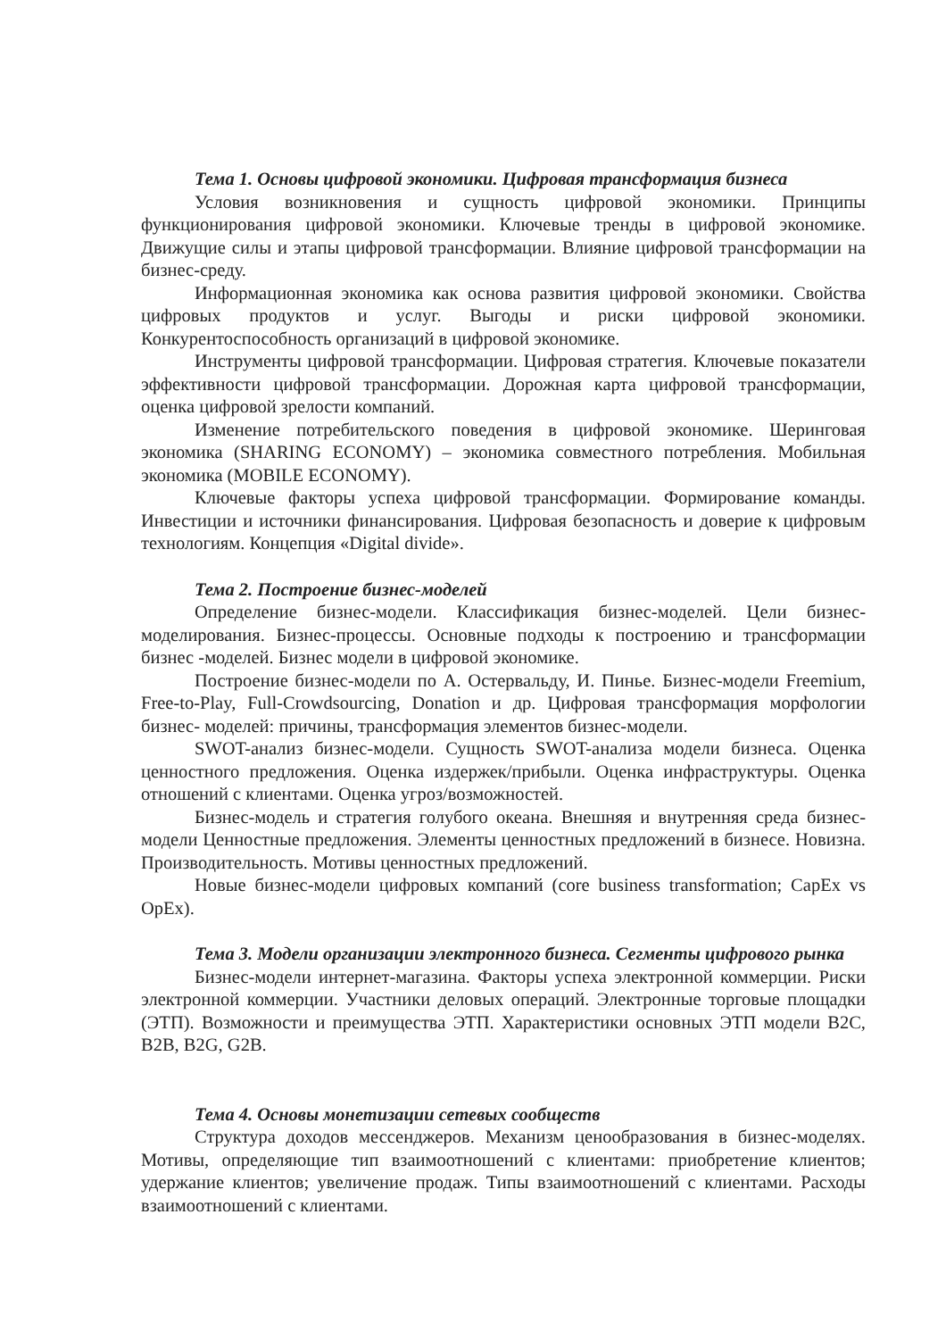Тема 1. Основы цифровой экономики. Цифровая трансформация бизнеса
Условия возникновения и сущность цифровой экономики. Принципы функционирования цифровой экономики. Ключевые тренды в цифровой экономике. Движущие силы и этапы цифровой трансформации. Влияние цифровой трансформации на бизнес-среду.
Информационная экономика как основа развития цифровой экономики. Свойства цифровых продуктов и услуг. Выгоды и риски цифровой экономики. Конкурентоспособность организаций в цифровой экономике.
Инструменты цифровой трансформации. Цифровая стратегия. Ключевые показатели эффективности цифровой трансформации. Дорожная карта цифровой трансформации, оценка цифровой зрелости компаний.
Изменение потребительского поведения в цифровой экономике. Шеринговая экономика (SHARING ECONOMY) – экономика совместного потребления. Мобильная экономика (MOBILE ECONOMY).
Ключевые факторы успеха цифровой трансформации. Формирование команды. Инвестиции и источники финансирования. Цифровая безопасность и доверие к цифровым технологиям. Концепция «Digital divide».
Тема 2. Построение бизнес-моделей
Определение бизнес-модели. Классификация бизнес-моделей. Цели бизнес-моделирования. Бизнес-процессы. Основные подходы к построению и трансформации бизнес -моделей. Бизнес модели в цифровой экономике.
Построение бизнес-модели по А. Остервальду, И. Пинье. Бизнес-модели Freemium, Free-to-Play, Full-Crowdsourcing, Donation и др. Цифровая трансформация морфологии бизнес- моделей: причины, трансформация элементов бизнес-модели.
SWOT-анализ бизнес-модели. Сущность SWOT-анализа модели бизнеса. Оценка ценностного предложения. Оценка издержек/прибыли. Оценка инфраструктуры. Оценка отношений с клиентами. Оценка угроз/возможностей.
Бизнес-модель и стратегия голубого океана. Внешняя и внутренняя среда бизнес-модели Ценностные предложения. Элементы ценностных предложений в бизнесе. Новизна. Производительность. Мотивы ценностных предложений.
Новые бизнес-модели цифровых компаний (core business transformation; CapEx vs OpEx).
Тема 3. Модели организации электронного бизнеса. Сегменты цифрового рынка
Бизнес-модели интернет-магазина. Факторы успеха электронной коммерции. Риски электронной коммерции. Участники деловых операций. Электронные торговые площадки (ЭТП). Возможности и преимущества ЭТП. Характеристики основных ЭТП модели B2C, B2B, B2G, G2B.
Тема 4. Основы монетизации сетевых сообществ
Структура доходов мессенджеров. Механизм ценообразования в бизнес-моделях. Мотивы, определяющие тип взаимоотношений с клиентами: приобретение клиентов; удержание клиентов; увеличение продаж. Типы взаимоотношений с клиентами. Расходы взаимоотношений с клиентами.